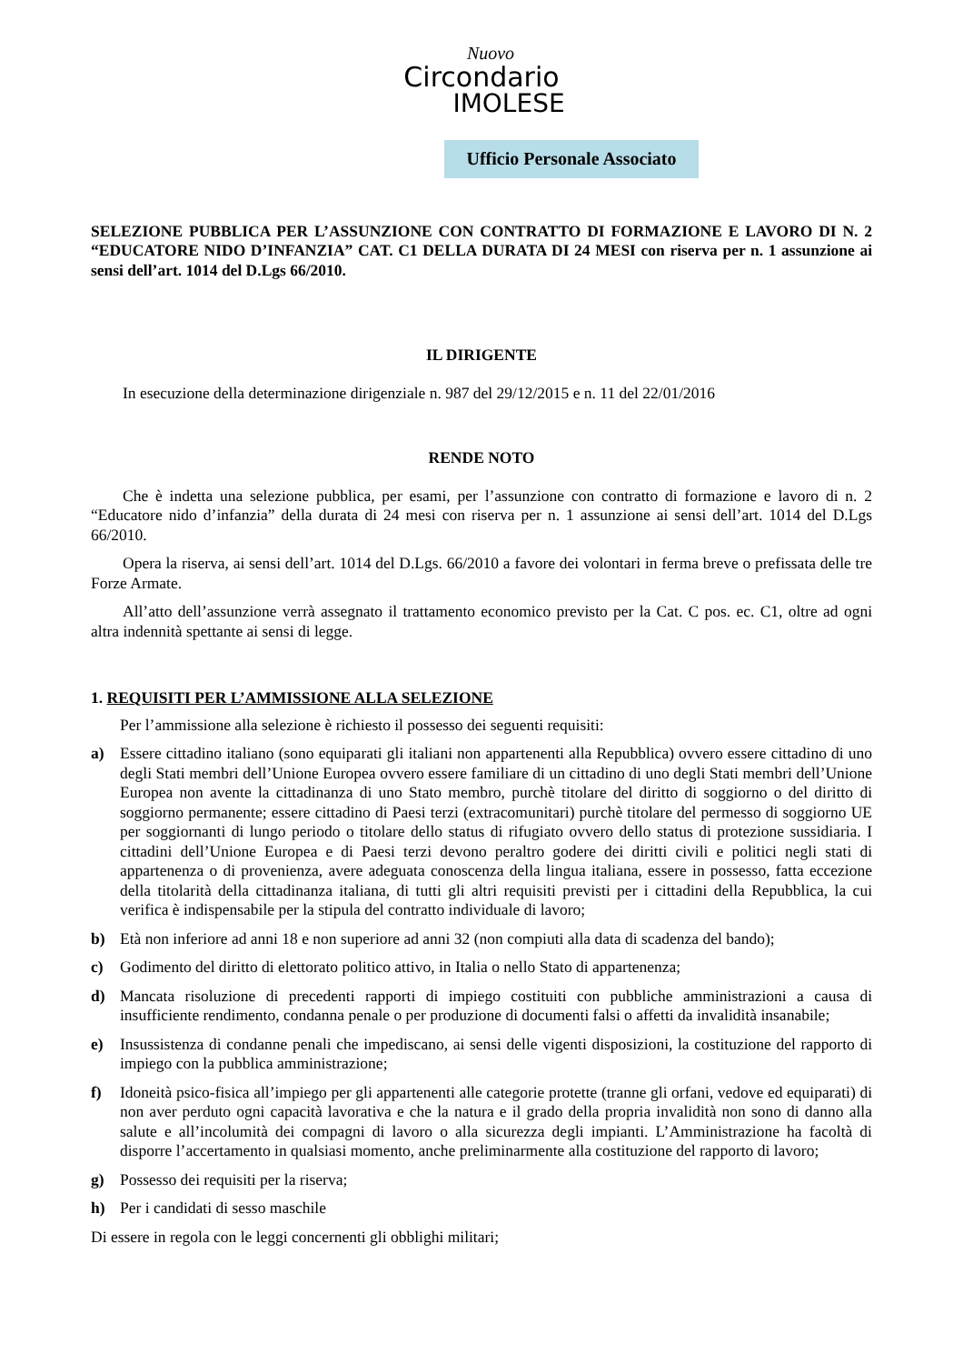Nuovo
Circondario
IMOLESE
Ufficio Personale Associato
SELEZIONE PUBBLICA PER L’ASSUNZIONE CON CONTRATTO DI FORMAZIONE E LAVORO DI N. 2 “EDUCATORE NIDO D’INFANZIA” CAT. C1 DELLA DURATA DI 24 MESI con riserva per n. 1 assunzione ai sensi dell’art. 1014 del D.Lgs 66/2010.
IL DIRIGENTE
In esecuzione della determinazione dirigenziale n. 987 del 29/12/2015 e n. 11 del 22/01/2016
RENDE NOTO
Che è indetta una selezione pubblica, per esami, per l’assunzione con contratto di formazione e lavoro di n. 2 “Educatore nido d’infanzia” della durata di 24 mesi con riserva per n. 1 assunzione ai sensi dell’art. 1014 del D.Lgs 66/2010.
Opera la riserva, ai sensi dell’art. 1014 del D.Lgs. 66/2010 a favore dei volontari in ferma breve o prefissata delle tre Forze Armate.
All’atto dell’assunzione verrà assegnato il trattamento economico previsto per la Cat. C pos. ec. C1, oltre ad ogni altra indennità spettante ai sensi di legge.
1. REQUISITI PER L’AMMISSIONE ALLA SELEZIONE
Per l’ammissione alla selezione è richiesto il possesso dei seguenti requisiti:
a) Essere cittadino italiano (sono equiparati gli italiani non appartenenti alla Repubblica) ovvero essere cittadino di uno degli Stati membri dell’Unione Europea ovvero essere familiare di un cittadino di uno degli Stati membri dell’Unione Europea non avente la cittadinanza di uno Stato membro, purchè titolare del diritto di soggiorno o del diritto di soggiorno permanente; essere cittadino di Paesi terzi (extracomunitari) purchè titolare del permesso di soggiorno UE per soggiornanti di lungo periodo o titolare dello status di rifugiato ovvero dello status di protezione sussidiaria. I cittadini dell’Unione Europea e di Paesi terzi devono peraltro godere dei diritti civili e politici negli stati di appartenenza o di provenienza, avere adeguata conoscenza della lingua italiana, essere in possesso, fatta eccezione della titolarità della cittadinanza italiana, di tutti gli altri requisiti previsti per i cittadini della Repubblica, la cui verifica è indispensabile per la stipula del contratto individuale di lavoro;
b) Età non inferiore ad anni 18 e non superiore ad anni 32 (non compiuti alla data di scadenza del bando);
c) Godimento del diritto di elettorato politico attivo, in Italia o nello Stato di appartenenza;
d) Mancata risoluzione di precedenti rapporti di impiego costituiti con pubbliche amministrazioni a causa di insufficiente rendimento, condanna penale o per produzione di documenti falsi o affetti da invalidità insanabile;
e) Insussistenza di condanne penali che impediscano, ai sensi delle vigenti disposizioni, la costituzione del rapporto di impiego con la pubblica amministrazione;
f) Idoneità psico-fisica all’impiego per gli appartenenti alle categorie protette (tranne gli orfani, vedove ed equiparati) di non aver perduto ogni capacità lavorativa e che la natura e il grado della propria invalidità non sono di danno alla salute e all’incolumità dei compagni di lavoro o alla sicurezza degli impianti. L’Amministrazione ha facoltà di disporre l’accertamento in qualsiasi momento, anche preliminarmente alla costituzione del rapporto di lavoro;
g) Possesso dei requisiti per la riserva;
h) Per i candidati di sesso maschile
Di essere in regola con le leggi concernenti gli obblighi militari;